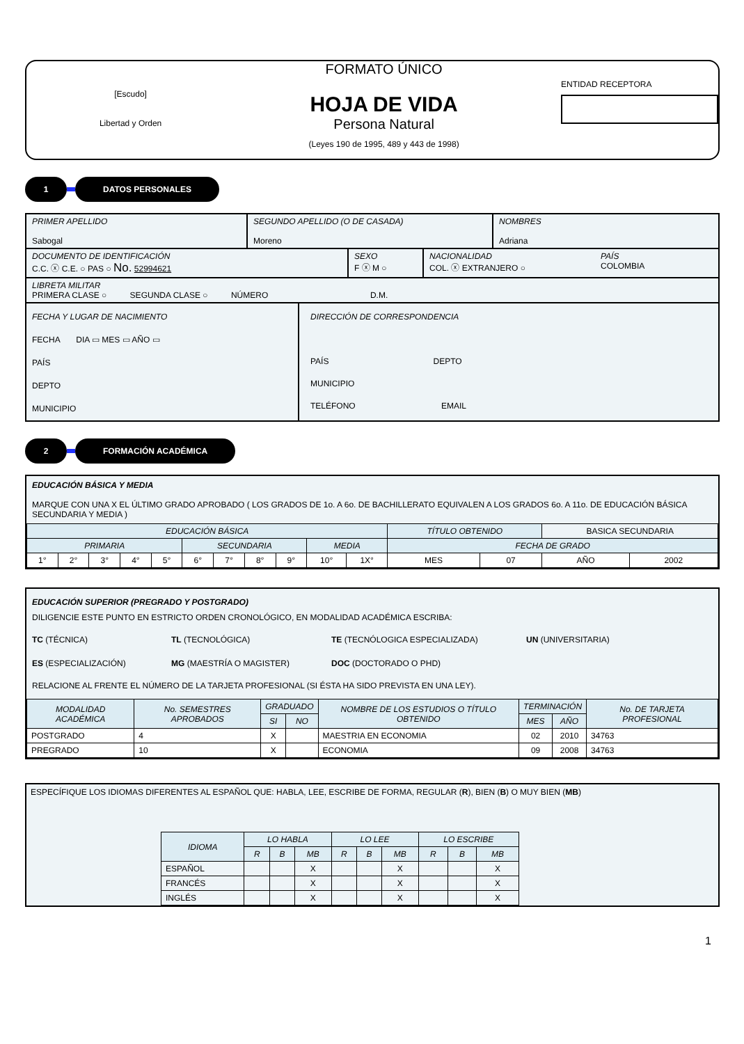[Escudo]
Libertad y Orden
FORMATO ÚNICO
HOJA DE VIDA
Persona Natural
(Leyes 190 de 1995, 489 y 443 de 1998)
ENTIDAD RECEPTORA
1 DATOS PERSONALES
PRIMER APELLIDO
Sabogal
SEGUNDO APELLIDO (O DE CASADA)
Moreno
NOMBRES
Adriana
DOCUMENTO DE IDENTIFICACIÓN
C.C. ⓧ C.E. ○ PAS ○ No. 52994621
SEXO
F ⓧ M ○
NACIONALIDAD
COL. ⓧ EXTRANJERO ○
PAÍS
COLOMBIA
LIBRETA MILITAR
PRIMERA CLASE ○ SEGUNDA CLASE ○ NÚMERO D.M.
FECHA Y LUGAR DE NACIMIENTO
FECHA DIA ▭ MES ▭ AÑO ▭
PAÍS
DEPTO
MUNICIPIO
DIRECCIÓN DE CORRESPONDENCIA
PAÍS DEPTO
MUNICIPIO
TELÉFONO EMAIL
2 FORMACIÓN ACADÉMICA
EDUCACIÓN BÁSICA Y MEDIA
MARQUE CON UNA X EL ÚLTIMO GRADO APROBADO ( LOS GRADOS DE 1o. A 6o. DE BACHILLERATO EQUIVALEN A LOS GRADOS 6o. A 11o. DE EDUCACIÓN BÁSICA SECUNDARIA Y MEDIA )
| EDUCACIÓN BÁSICA | | | | | | | | | | | TÍTULO OBTENIDO | | BASICA SECUNDARIA | |
| PRIMARIA | | | | | SECUNDARIA | | | | MEDIA | | FECHA DE GRADO | | | |
| 1° | 2° | 3° | 4° | 5° | 6° | 7° | 8° | 9° | 10° | 1X° | MES | 07 | AÑO | 2002 |
EDUCACIÓN SUPERIOR (PREGRADO Y POSTGRADO)
DILIGENCIE ESTE PUNTO EN ESTRICTO ORDEN CRONOLÓGICO, EN MODALIDAD ACADÉMICA ESCRIBA:
TC (TÉCNICA) TL (TECNOLÓGICA) TE (TECNÓLOGICA ESPECIALIZADA) UN (UNIVERSITARIA) ES (ESPECIALIZACIÓN) MG (MAESTRÍA O MAGISTER) DOC (DOCTORADO O PHD)
RELACIONE AL FRENTE EL NÚMERO DE LA TARJETA PROFESIONAL (SI ÉSTA HA SIDO PREVISTA EN UNA LEY).
| MODALIDAD ACADÉMICA | No. SEMESTRES APROBADOS | GRADUADO | | NOMBRE DE LOS ESTUDIOS O TÍTULO OBTENIDO | TERMINACIÓN | | No. DE TARJETA PROFESIONAL |
| | | SI | NO | | MES | AÑO | |
| POSTGRADO | 4 | X | | MAESTRIA EN ECONOMIA | 02 | 2010 | 34763 |
| PREGRADO | 10 | X | | ECONOMIA | 09 | 2008 | 34763 |
ESPECÍFIQUE LOS IDIOMAS DIFERENTES AL ESPAÑOL QUE: HABLA, LEE, ESCRIBE DE FORMA, REGULAR (R), BIEN (B) O MUY BIEN (MB)
| IDIOMA | LO HABLA | | | LO LEE | | | LO ESCRIBE | | |
| | R | B | MB | R | B | MB | R | B | MB |
| ESPAÑOL | | | X | | | X | | | X |
| FRANCÉS | | | X | | | X | | | X |
| INGLÉS | | | X | | | X | | | X |
1